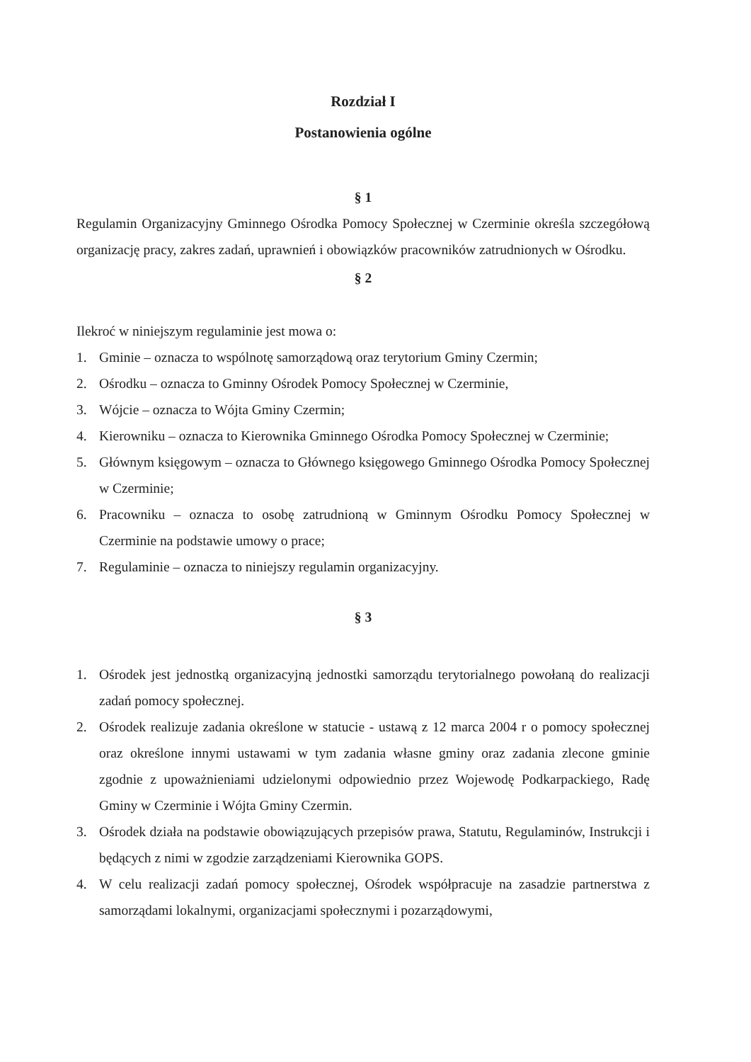Rozdział I
Postanowienia ogólne
§ 1
Regulamin Organizacyjny Gminnego Ośrodka Pomocy Społecznej w Czerminie określa szczegółową organizację pracy, zakres zadań, uprawnień i obowiązków pracowników zatrudnionych w Ośrodku.
§ 2
Ilekroć w niniejszym regulaminie jest mowa o:
1. Gminie – oznacza to wspólnotę samorządową oraz terytorium Gminy Czermin;
2. Ośrodku – oznacza to Gminny Ośrodek Pomocy Społecznej w Czerminie,
3. Wójcie – oznacza to Wójta Gminy Czermin;
4. Kierowniku – oznacza to Kierownika Gminnego Ośrodka Pomocy Społecznej w Czerminie;
5. Głównym księgowym – oznacza to Głównego księgowego Gminnego Ośrodka Pomocy Społecznej w Czerminie;
6. Pracowniku – oznacza to osobę zatrudnioną w Gminnym Ośrodku Pomocy Społecznej w Czerminie na podstawie umowy o prace;
7. Regulaminie – oznacza to niniejszy regulamin organizacyjny.
§ 3
1. Ośrodek jest jednostką organizacyjną jednostki samorządu terytorialnego powołaną do realizacji zadań pomocy społecznej.
2. Ośrodek realizuje zadania określone w statucie - ustawą z 12 marca 2004 r o pomocy społecznej oraz określone innymi ustawami w tym zadania własne gminy oraz zadania zlecone gminie zgodnie z upoważnieniami udzielonymi odpowiednio przez Wojewodę Podkarpackiego, Radę Gminy w Czerminie i Wójta Gminy Czermin.
3. Ośrodek działa na podstawie obowiązujących przepisów prawa, Statutu, Regulaminów, Instrukcji i będących z nimi w zgodzie zarządzeniami Kierownika GOPS.
4. W celu realizacji zadań pomocy społecznej, Ośrodek współpracuje na zasadzie partnerstwa z samorządami lokalnymi, organizacjami społecznymi i pozarządowymi,